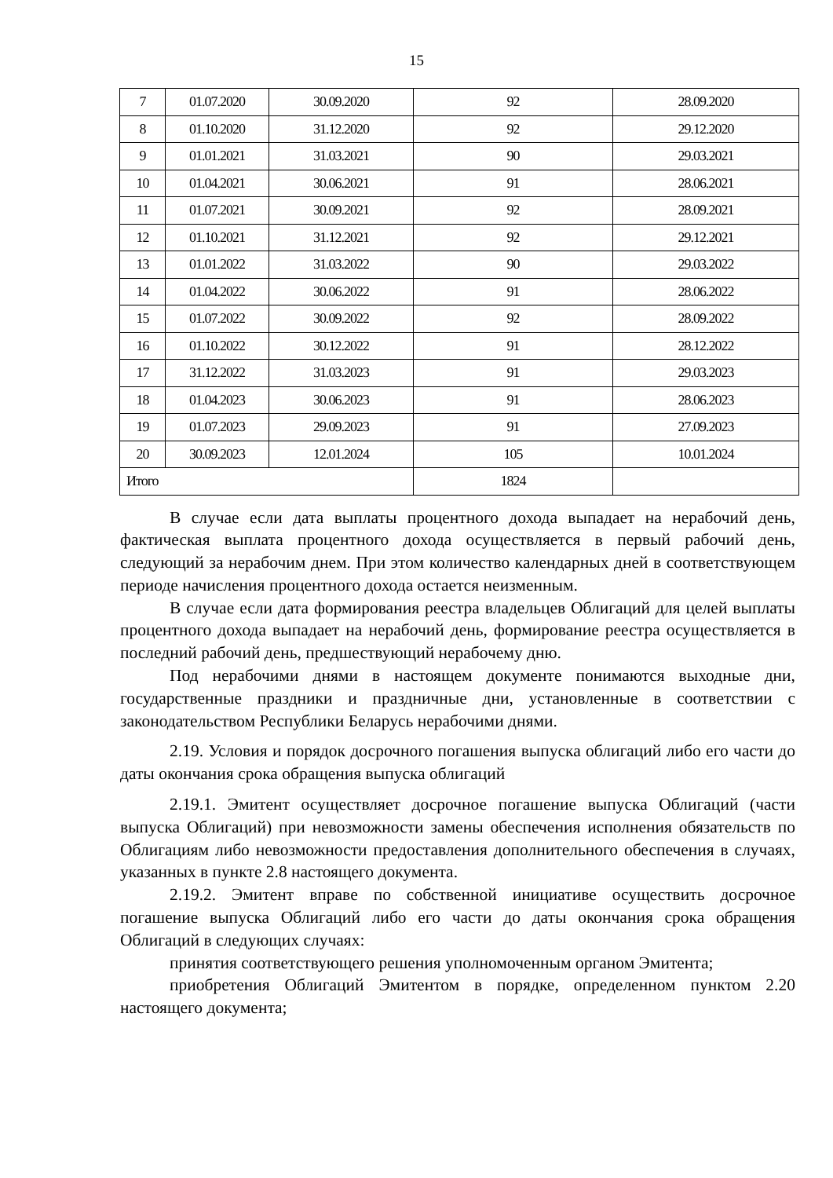15
| 7 | 01.07.2020 | 30.09.2020 | 92 | 28.09.2020 |
| 8 | 01.10.2020 | 31.12.2020 | 92 | 29.12.2020 |
| 9 | 01.01.2021 | 31.03.2021 | 90 | 29.03.2021 |
| 10 | 01.04.2021 | 30.06.2021 | 91 | 28.06.2021 |
| 11 | 01.07.2021 | 30.09.2021 | 92 | 28.09.2021 |
| 12 | 01.10.2021 | 31.12.2021 | 92 | 29.12.2021 |
| 13 | 01.01.2022 | 31.03.2022 | 90 | 29.03.2022 |
| 14 | 01.04.2022 | 30.06.2022 | 91 | 28.06.2022 |
| 15 | 01.07.2022 | 30.09.2022 | 92 | 28.09.2022 |
| 16 | 01.10.2022 | 30.12.2022 | 91 | 28.12.2022 |
| 17 | 31.12.2022 | 31.03.2023 | 91 | 29.03.2023 |
| 18 | 01.04.2023 | 30.06.2023 | 91 | 28.06.2023 |
| 19 | 01.07.2023 | 29.09.2023 | 91 | 27.09.2023 |
| 20 | 30.09.2023 | 12.01.2024 | 105 | 10.01.2024 |
| Итого | | | 1824 | |
В случае если дата выплаты процентного дохода выпадает на нерабочий день, фактическая выплата процентного дохода осуществляется в первый рабочий день, следующий за нерабочим днем. При этом количество календарных дней в соответствующем периоде начисления процентного дохода остается неизменным.
В случае если дата формирования реестра владельцев Облигаций для целей выплаты процентного дохода выпадает на нерабочий день, формирование реестра осуществляется в последний рабочий день, предшествующий нерабочему дню.
Под нерабочими днями в настоящем документе понимаются выходные дни, государственные праздники и праздничные дни, установленные в соответствии с законодательством Республики Беларусь нерабочими днями.
2.19. Условия и порядок досрочного погашения выпуска облигаций либо его части до даты окончания срока обращения выпуска облигаций
2.19.1. Эмитент осуществляет досрочное погашение выпуска Облигаций (части выпуска Облигаций) при невозможности замены обеспечения исполнения обязательств по Облигациям либо невозможности предоставления дополнительного обеспечения в случаях, указанных в пункте 2.8 настоящего документа.
2.19.2. Эмитент вправе по собственной инициативе осуществить досрочное погашение выпуска Облигаций либо его части до даты окончания срока обращения Облигаций в следующих случаях:
принятия соответствующего решения уполномоченным органом Эмитента;
приобретения Облигаций Эмитентом в порядке, определенном пунктом 2.20 настоящего документа;